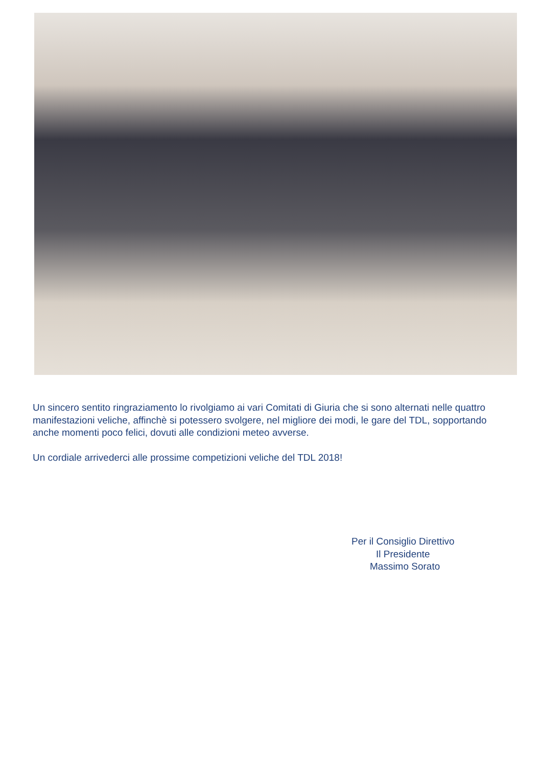Un sincero sentito ringraziamento lo rivolgiamo ai vari Comitati di Giuria che si sono alternati nelle quattro manifestazioni veliche, affinchè si potessero svolgere, nel migliore dei modi, le gare del TDL, sopportando anche momenti poco felici, dovuti alle condizioni meteo avverse.
Un cordiale arrivederci alle prossime competizioni veliche del TDL 2018!
Per il Consiglio Direttivo
Il Presidente
Massimo Sorato